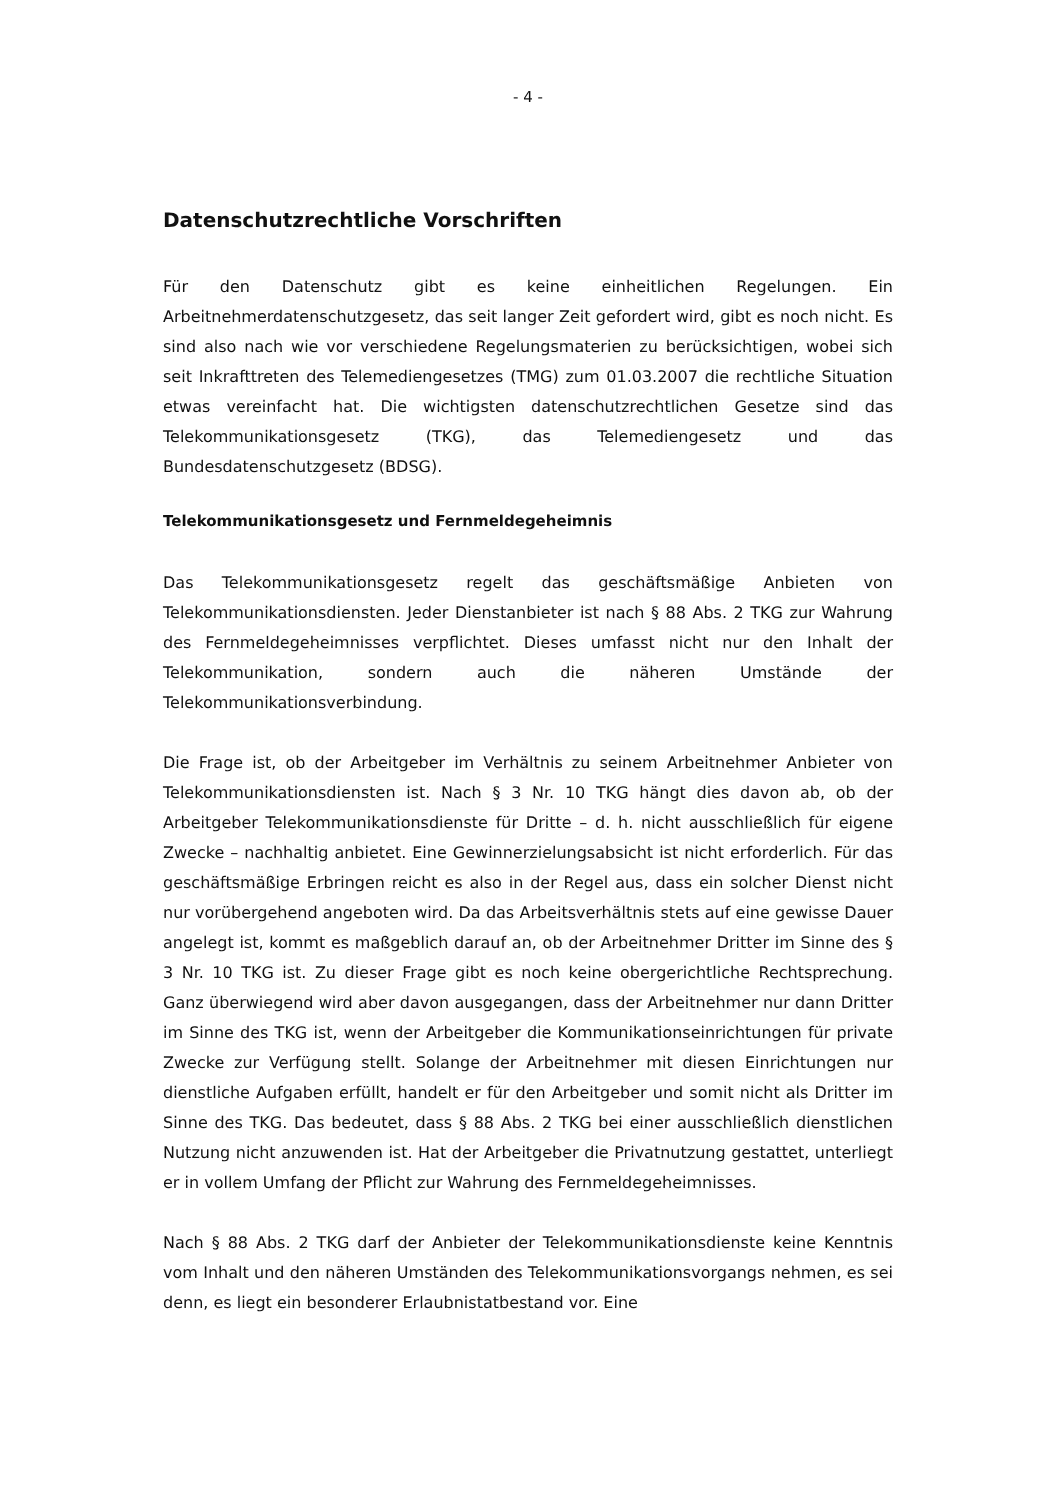- 4 -
Datenschutzrechtliche Vorschriften
Für den Datenschutz gibt es keine einheitlichen Regelungen. Ein Arbeitnehmerdatenschutzgesetz, das seit langer Zeit gefordert wird, gibt es noch nicht. Es sind also nach wie vor verschiedene Regelungsmaterien zu berücksichtigen, wobei sich seit Inkrafttreten des Telemediengesetzes (TMG) zum 01.03.2007 die rechtliche Situation etwas vereinfacht hat. Die wichtigsten datenschutzrechtlichen Gesetze sind das Telekommunikationsgesetz (TKG), das Telemediengesetz und das Bundesdatenschutzgesetz (BDSG).
Telekommunikationsgesetz und Fernmeldegeheimnis
Das Telekommunikationsgesetz regelt das geschäftsmäßige Anbieten von Telekommunikationsdiensten. Jeder Dienstanbieter ist nach § 88 Abs. 2 TKG zur Wahrung des Fernmeldegeheimnisses verpflichtet. Dieses umfasst nicht nur den Inhalt der Telekommunikation, sondern auch die näheren Umstände der Telekommunikationsverbindung.
Die Frage ist, ob der Arbeitgeber im Verhältnis zu seinem Arbeitnehmer Anbieter von Telekommunikationsdiensten ist. Nach § 3 Nr. 10 TKG hängt dies davon ab, ob der Arbeitgeber Telekommunikationsdienste für Dritte – d. h. nicht ausschließlich für eigene Zwecke – nachhaltig anbietet. Eine Gewinnerzielungsabsicht ist nicht erforderlich. Für das geschäftsmäßige Erbringen reicht es also in der Regel aus, dass ein solcher Dienst nicht nur vorübergehend angeboten wird. Da das Arbeitsverhältnis stets auf eine gewisse Dauer angelegt ist, kommt es maßgeblich darauf an, ob der Arbeitnehmer Dritter im Sinne des § 3 Nr. 10 TKG ist. Zu dieser Frage gibt es noch keine obergerichtliche Rechtsprechung. Ganz überwiegend wird aber davon ausgegangen, dass der Arbeitnehmer nur dann Dritter im Sinne des TKG ist, wenn der Arbeitgeber die Kommunikationseinrichtungen für private Zwecke zur Verfügung stellt. Solange der Arbeitnehmer mit diesen Einrichtungen nur dienstliche Aufgaben erfüllt, handelt er für den Arbeitgeber und somit nicht als Dritter im Sinne des TKG. Das bedeutet, dass § 88 Abs. 2 TKG bei einer ausschließlich dienstlichen Nutzung nicht anzuwenden ist. Hat der Arbeitgeber die Privatnutzung gestattet, unterliegt er in vollem Umfang der Pflicht zur Wahrung des Fernmeldegeheimnisses.
Nach § 88 Abs. 2 TKG darf der Anbieter der Telekommunikationsdienste keine Kenntnis vom Inhalt und den näheren Umständen des Telekommunikationsvorgangs nehmen, es sei denn, es liegt ein besonderer Erlaubnistatbestand vor. Eine